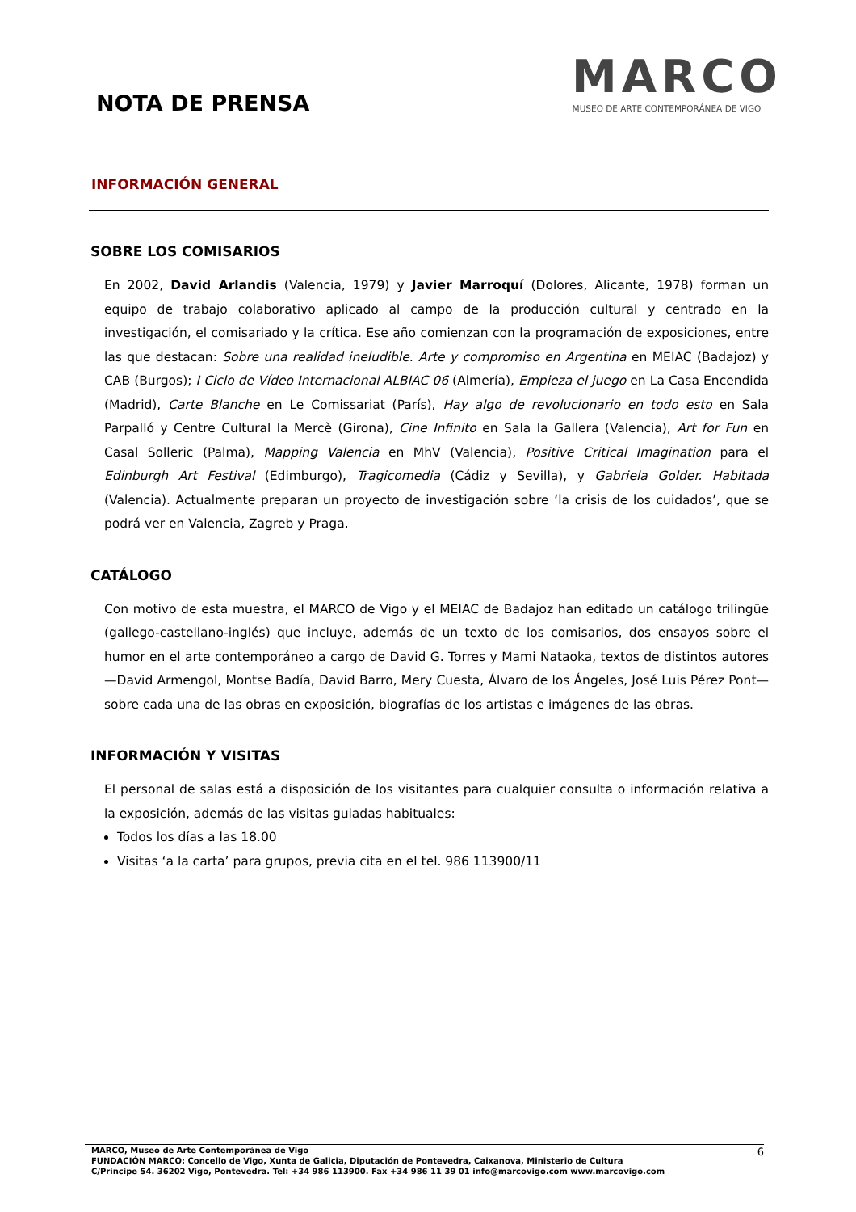NOTA DE PRENSA
MARCO
MUSEO DE ARTE CONTEMPORÁNEA DE VIGO
INFORMACIÓN GENERAL
SOBRE LOS COMISARIOS
En 2002, David Arlandis (Valencia, 1979) y Javier Marroquí (Dolores, Alicante, 1978) forman un equipo de trabajo colaborativo aplicado al campo de la producción cultural y centrado en la investigación, el comisariado y la crítica. Ese año comienzan con la programación de exposiciones, entre las que destacan: Sobre una realidad ineludible. Arte y compromiso en Argentina en MEIAC (Badajoz) y CAB (Burgos); I Ciclo de Vídeo Internacional ALBIAC 06 (Almería), Empieza el juego en La Casa Encendida (Madrid), Carte Blanche en Le Comissariat (París), Hay algo de revolucionario en todo esto en Sala Parpalló y Centre Cultural la Mercè (Girona), Cine Infinito en Sala la Gallera (Valencia), Art for Fun en Casal Solleric (Palma), Mapping Valencia en MhV (Valencia), Positive Critical Imagination para el Edinburgh Art Festival (Edimburgo), Tragicomedia (Cádiz y Sevilla), y Gabriela Golder. Habitada (Valencia). Actualmente preparan un proyecto de investigación sobre ‘la crisis de los cuidados’, que se podrá ver en Valencia, Zagreb y Praga.
CATÁLOGO
Con motivo de esta muestra, el MARCO de Vigo y el MEIAC de Badajoz han editado un catálogo trilingüe (gallego-castellano-inglés) que incluye, además de un texto de los comisarios, dos ensayos sobre el humor en el arte contemporáneo a cargo de David G. Torres y Mami Nataoka, textos de distintos autores —David Armengol, Montse Badía, David Barro, Mery Cuesta, Álvaro de los Ángeles, José Luis Pérez Pont— sobre cada una de las obras en exposición, biografías de los artistas e imágenes de las obras.
INFORMACIÓN Y VISITAS
El personal de salas está a disposición de los visitantes para cualquier consulta o información relativa a la exposición, además de las visitas guiadas habituales:
Todos los días a las 18.00
Visitas ‘a la carta’ para grupos, previa cita en el tel. 986 113900/11
6 MARCO, Museo de Arte Contemporánea de Vigo
FUNDACIÓN MARCO: Concello de Vigo, Xunta de Galicia, Diputación de Pontevedra, Caixanova, Ministerio de Cultura
C/Príncipe 54. 36202 Vigo, Pontevedra. Tel: +34 986 113900. Fax +34 986 11 39 01 info@marcovigo.com www.marcovigo.com